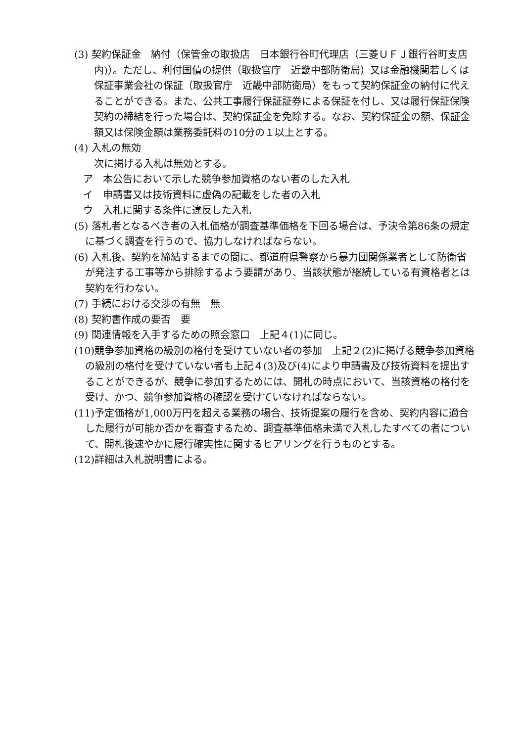(3) 契約保証金　納付（保管金の取扱店　日本銀行谷町代理店（三菱ＵＦＪ銀行谷町支店内)）。ただし、利付国債の提供（取扱官庁　近畿中部防衛局）又は金融機関若しくは保証事業会社の保証（取扱官庁　近畿中部防衛局）をもって契約保証金の納付に代えることができる。また、公共工事履行保証証券による保証を付し、又は履行保証保険契約の締結を行った場合は、契約保証金を免除する。なお、契約保証金の額、保証金額又は保険金額は業務委託料の10分の１以上とする。
(4) 入札の無効
次に掲げる入札は無効とする。
ア　本公告において示した競争参加資格のない者のした入札
イ　申請書又は技術資料に虚偽の記載をした者の入札
ウ　入札に関する条件に違反した入札
(5) 落札者となるべき者の入札価格が調査基準価格を下回る場合は、予決令第86条の規定に基づく調査を行うので、協力しなければならない。
(6) 入札後、契約を締結するまでの間に、都道府県警察から暴力団関係業者として防衛省が発注する工事等から排除するよう要請があり、当該状態が継続している有資格者とは契約を行わない。
(7) 手続における交渉の有無　無
(8) 契約書作成の要否　要
(9) 関連情報を入手するための照会窓口　上記４(1)に同じ。
(10)競争参加資格の級別の格付を受けていない者の参加　上記２(2)に掲げる競争参加資格の級別の格付を受けていない者も上記４(3)及び(4)により申請書及び技術資料を提出することができるが、競争に参加するためには、開札の時点において、当該資格の格付を受け、かつ、競争参加資格の確認を受けていなければならない。
(11)予定価格が1,000万円を超える業務の場合、技術提案の履行を含め、契約内容に適合した履行が可能か否かを審査するため、調査基準価格未満で入札したすべての者について、開札後速やかに履行確実性に関するヒアリングを行うものとする。
(12)詳細は入札説明書による。